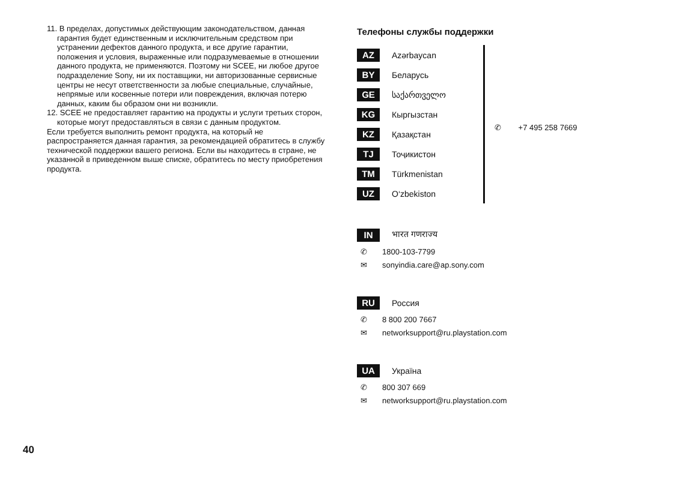11. В пределах, допустимых действующим законодательством, данная гарантия будет единственным и исключительным средством при устранении дефектов данного продукта, и все другие гарантии, положения и условия, выраженные или подразумеваемые в отношении данного продукта, не применяются. Поэтому ни SCEE, ни любое другое подразделение Sony, ни их поставщики, ни авторизованные сервисные центры не несут ответственности за любые специальные, случайные, непрямые или косвенные потери или повреждения, включая потерю данных, каким бы образом они ни возникли.
12. SCEE не предоставляет гарантию на продукты и услуги третьих сторон, которые могут предоставляться в связи с данным продуктом.
Если требуется выполнить ремонт продукта, на который не распространяется данная гарантия, за рекомендацией обратитесь в службу технической поддержки вашего региона. Если вы находитесь в стране, не указанной в приведенном выше списке, обратитесь по месту приобретения продукта.
Телефоны службы поддержки
AZ Azərbaycan
BY Беларусь
GE საქართველო
KG Кыргызстан
KZ Қазақстан
TJ Тоҷикистон
TM Türkmenistan
UZ O‘zbekiston
✆ +7 495 258 7669
IN भारत गणराज्य
✆ 1800-103-7799
✉ sonyindia.care@ap.sony.com
RU Россия
✆ 8 800 200 7667
✉ networksupport@ru.playstation.com
UA Україна
✆ 800 307 669
✉ networksupport@ru.playstation.com
40